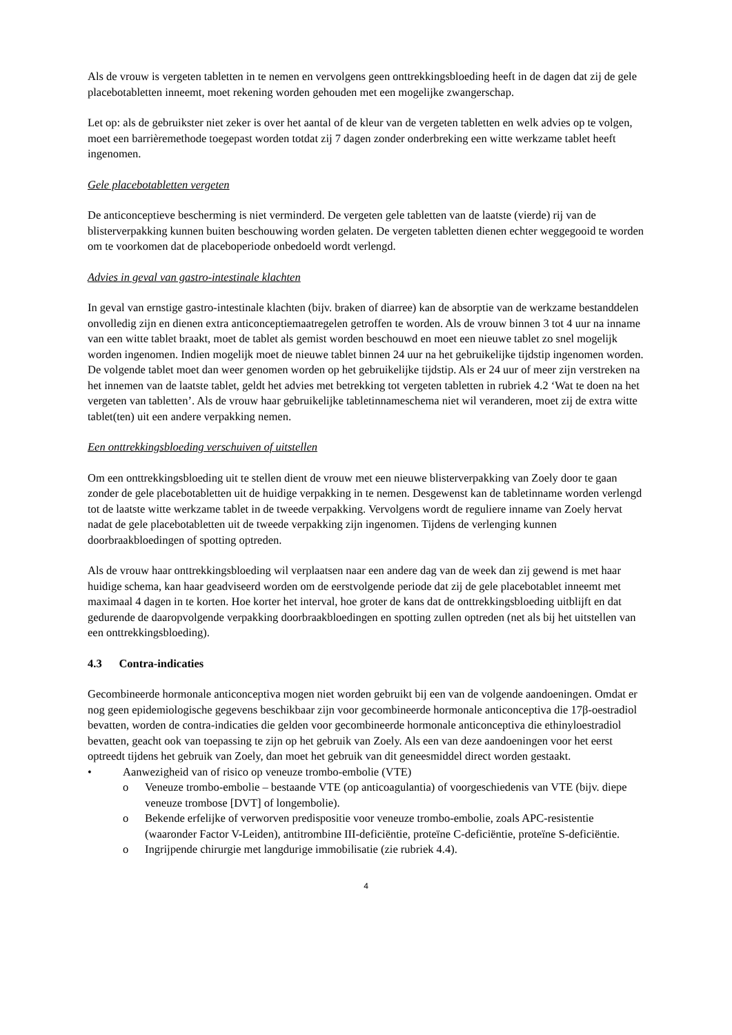Als de vrouw is vergeten tabletten in te nemen en vervolgens geen onttrekkingsbloeding heeft in de dagen dat zij de gele placebotabletten inneemt, moet rekening worden gehouden met een mogelijke zwangerschap.
Let op: als de gebruikster niet zeker is over het aantal of de kleur van de vergeten tabletten en welk advies op te volgen, moet een barrièremethode toegepast worden totdat zij 7 dagen zonder onderbreking een witte werkzame tablet heeft ingenomen.
Gele placebotabletten vergeten
De anticonceptieve bescherming is niet verminderd. De vergeten gele tabletten van de laatste (vierde) rij van de blisterverpakking kunnen buiten beschouwing worden gelaten. De vergeten tabletten dienen echter weggegooid te worden om te voorkomen dat de placeboperiode onbedoeld wordt verlengd.
Advies in geval van gastro-intestinale klachten
In geval van ernstige gastro-intestinale klachten (bijv. braken of diarree) kan de absorptie van de werkzame bestanddelen onvolledig zijn en dienen extra anticonceptiemaatregelen getroffen te worden. Als de vrouw binnen 3 tot 4 uur na inname van een witte tablet braakt, moet de tablet als gemist worden beschouwd en moet een nieuwe tablet zo snel mogelijk worden ingenomen. Indien mogelijk moet de nieuwe tablet binnen 24 uur na het gebruikelijke tijdstip ingenomen worden. De volgende tablet moet dan weer genomen worden op het gebruikelijke tijdstip. Als er 24 uur of meer zijn verstreken na het innemen van de laatste tablet, geldt het advies met betrekking tot vergeten tabletten in rubriek 4.2 ‘Wat te doen na het vergeten van tabletten’. Als de vrouw haar gebruikelijke tabletinnameschema niet wil veranderen, moet zij de extra witte tablet(ten) uit een andere verpakking nemen.
Een onttrekkingsbloeding verschuiven of uitstellen
Om een onttrekkingsbloeding uit te stellen dient de vrouw met een nieuwe blisterverpakking van Zoely door te gaan zonder de gele placebotabletten uit de huidige verpakking in te nemen. Desgewenst kan de tabletinname worden verlengd tot de laatste witte werkzame tablet in de tweede verpakking. Vervolgens wordt de reguliere inname van Zoely hervat nadat de gele placebotabletten uit de tweede verpakking zijn ingenomen. Tijdens de verlenging kunnen doorbraakbloedingen of spotting optreden.
Als de vrouw haar onttrekkingsbloeding wil verplaatsen naar een andere dag van de week dan zij gewend is met haar huidige schema, kan haar geadviseerd worden om de eerstvolgende periode dat zij de gele placebotablet inneemt met maximaal 4 dagen in te korten. Hoe korter het interval, hoe groter de kans dat de onttrekkingsbloeding uitblijft en dat gedurende de daaropvolgende verpakking doorbraakbloedingen en spotting zullen optreden (net als bij het uitstellen van een onttrekkingsbloeding).
4.3 Contra-indicaties
Gecombineerde hormonale anticonceptiva mogen niet worden gebruikt bij een van de volgende aandoeningen. Omdat er nog geen epidemiologische gegevens beschikbaar zijn voor gecombineerde hormonale anticonceptiva die 17β-oestradiol bevatten, worden de contra-indicaties die gelden voor gecombineerde hormonale anticonceptiva die ethinyloestradiol bevatten, geacht ook van toepassing te zijn op het gebruik van Zoely. Als een van deze aandoeningen voor het eerst optreedt tijdens het gebruik van Zoely, dan moet het gebruik van dit geneesmiddel direct worden gestaakt.
• Aanwezigheid van of risico op veneuze trombo-embolie (VTE)
o Veneuze trombo-embolie – bestaande VTE (op anticoagulantia) of voorgeschiedenis van VTE (bijv. diepe veneuze trombose [DVT] of longembolie).
o Bekende erfelijke of verworven predispositie voor veneuze trombo-embolie, zoals APC-resistentie (waaronder Factor V-Leiden), antitrombine III-deficiëntie, proteïne C-deficiëntie, proteïne S-deficiëntie.
o Ingrijpende chirurgie met langdurige immobilisatie (zie rubriek 4.4).
4